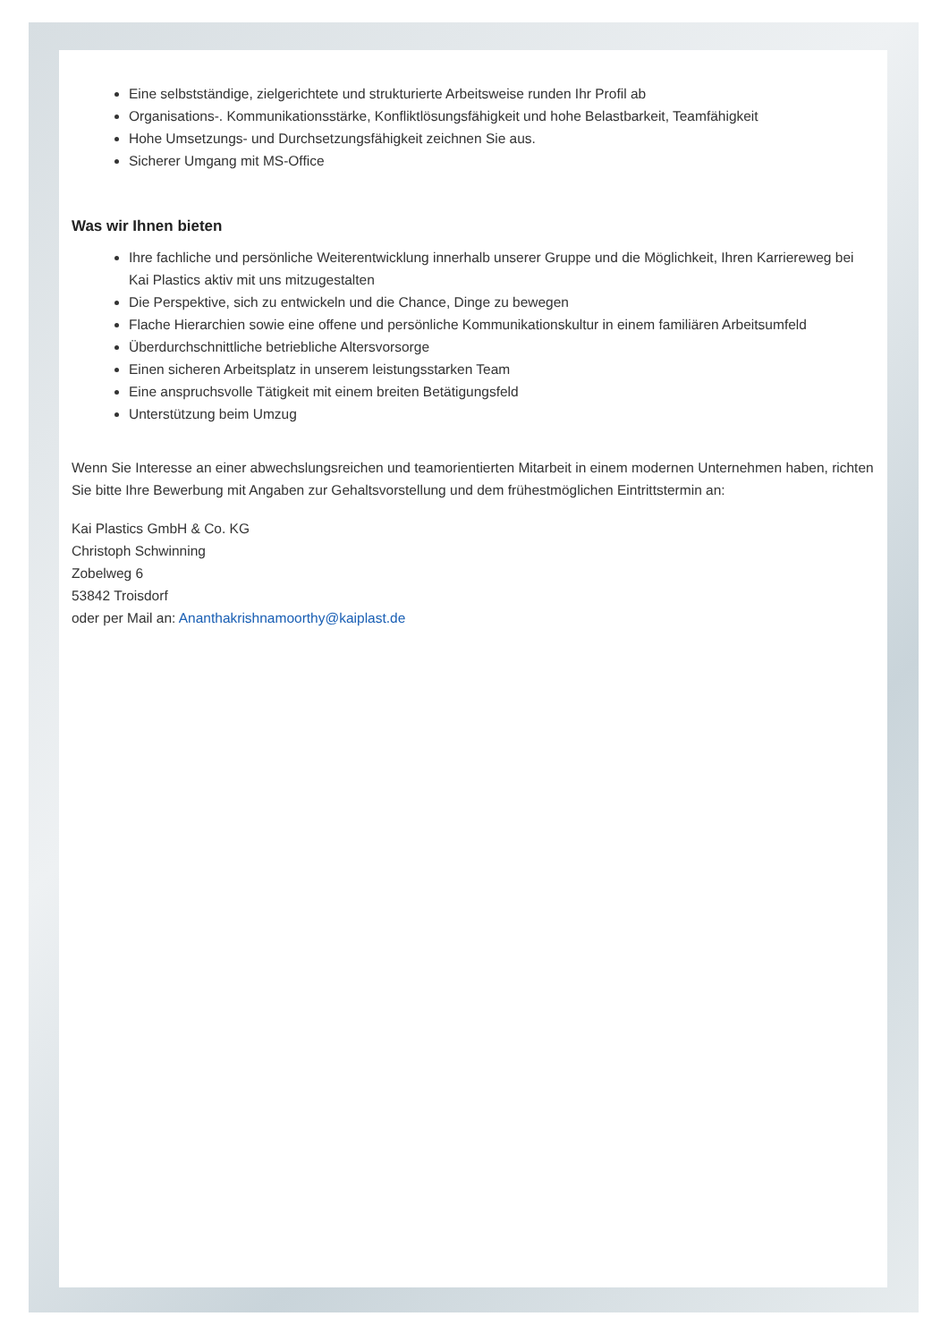Eine selbstständige, zielgerichtete und strukturierte Arbeitsweise runden Ihr Profil ab
Organisations-. Kommunikationsstärke, Konfliktlösungsfähigkeit und hohe Belastbarkeit, Teamfähigkeit
Hohe Umsetzungs- und Durchsetzungsfähigkeit zeichnen Sie aus.
Sicherer Umgang mit MS-Office
Was wir Ihnen bieten
Ihre fachliche und persönliche Weiterentwicklung innerhalb unserer Gruppe und die Möglichkeit, Ihren Karriereweg bei Kai Plastics aktiv mit uns mitzugestalten
Die Perspektive, sich zu entwickeln und die Chance, Dinge zu bewegen
Flache Hierarchien sowie eine offene und persönliche Kommunikationskultur in einem familiären Arbeitsumfeld
Überdurchschnittliche betriebliche Altersvorsorge
Einen sicheren Arbeitsplatz in unserem leistungsstarken Team
Eine anspruchsvolle Tätigkeit mit einem breiten Betätigungsfeld
Unterstützung beim Umzug
Wenn Sie Interesse an einer abwechslungsreichen und teamorientierten Mitarbeit in einem modernen Unternehmen haben, richten Sie bitte Ihre Bewerbung mit Angaben zur Gehaltsvorstellung und dem frühestmöglichen Eintrittstermin an:
Kai Plastics GmbH & Co. KG
Christoph Schwinning
Zobelweg 6
53842 Troisdorf
oder per Mail an: Ananthakrishnamoorthy@kaiplast.de